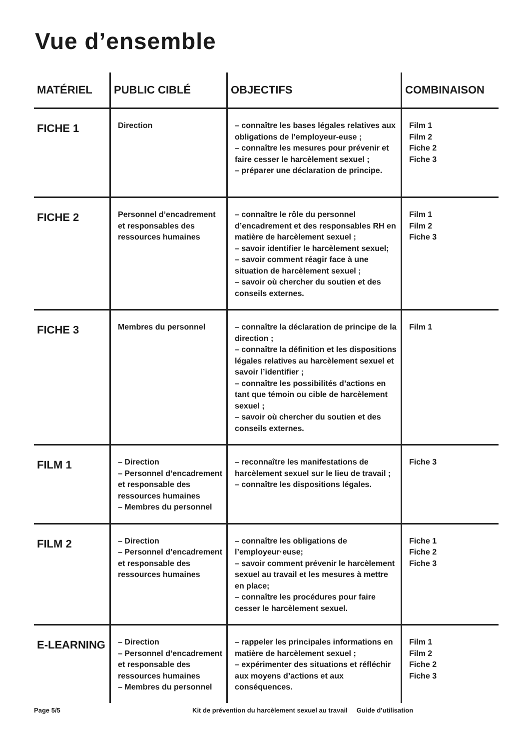Vue d’ensemble
| MATÉRIEL | PUBLIC CIBLÉ | OBJECTIFS | COMBINAISON |
| --- | --- | --- | --- |
| FICHE 1 | Direction | – connaître les bases légales relatives aux obligations de l’employeur-euse ; – connaître les mesures pour prévenir et faire cesser le harcèlement sexuel ; – préparer une déclaration de principe. | Film 1 Film 2 Fiche 2 Fiche 3 |
| FICHE 2 | Personnel d’encadrement et responsables des ressources humaines | – connaître le rôle du personnel d’encadrement et des responsables RH en matière de harcèlement sexuel ; – savoir identifier le harcèlement sexuel; – savoir comment réagir face à une situation de harcèlement sexuel ; – savoir où chercher du soutien et des conseils externes. | Film 1 Film 2 Fiche 3 |
| FICHE 3 | Membres du personnel | – connaître la déclaration de principe de la direction ; – connaître la définition et les dispositions légales relatives au harcèlement sexuel et savoir l’identifier ; – connaître les possibilités d’actions en tant que témoin ou cible de harcèlement sexuel ; – savoir où chercher du soutien et des conseils externes. | Film 1 |
| FILM 1 | – Direction – Personnel d’encadrement et responsable des ressources humaines – Membres du personnel | – reconnaître les manifestations de harcèlement sexuel sur le lieu de travail ; – connaître les dispositions légales. | Fiche 3 |
| FILM 2 | – Direction – Personnel d’encadrement et responsable des ressources humaines | – connaître les obligations de l’employeur·euse; – savoir comment prévenir le harcèlement sexuel au travail et les mesures à mettre en place; – connaître les procédures pour faire cesser le harcèlement sexuel. | Fiche 1 Fiche 2 Fiche 3 |
| E-LEARNING | – Direction – Personnel d’encadrement et responsable des ressources humaines – Membres du personnel | – rappeler les principales informations en matière de harcèlement sexuel ; – expérimenter des situations et réfléchir aux moyens d’actions et aux conséquences. | Film 1 Film 2 Fiche 2 Fiche 3 |
Page 5/5 Kit de prévention du harcèlement sexuel au travail Guide d’utilisation